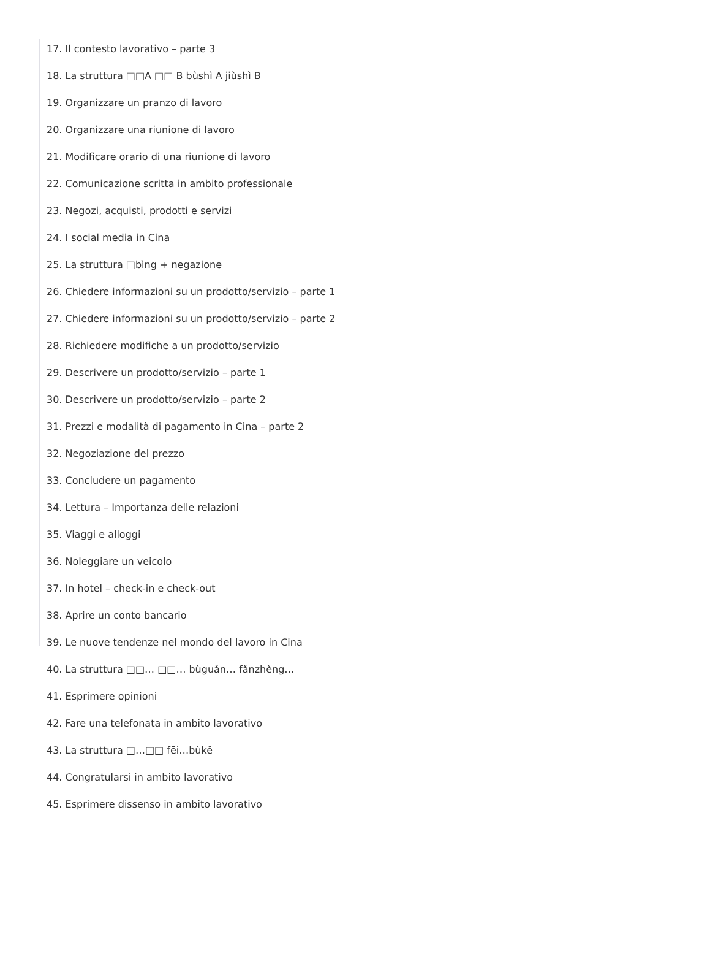17. Il contesto lavorativo – parte 3
18. La struttura □□A □□ B bùshì A jiùshì B
19. Organizzare un pranzo di lavoro
20. Organizzare una riunione di lavoro
21. Modificare orario di una riunione di lavoro
22. Comunicazione scritta in ambito professionale
23. Negozi, acquisti, prodotti e servizi
24. I social media in Cina
25. La struttura □bìng + negazione
26. Chiedere informazioni su un prodotto/servizio – parte 1
27. Chiedere informazioni su un prodotto/servizio – parte 2
28. Richiedere modifiche a un prodotto/servizio
29. Descrivere un prodotto/servizio – parte 1
30. Descrivere un prodotto/servizio – parte 2
31. Prezzi e modalità di pagamento in Cina – parte 2
32. Negoziazione del prezzo
33. Concludere un pagamento
34. Lettura – Importanza delle relazioni
35. Viaggi e alloggi
36. Noleggiare un veicolo
37. In hotel – check-in e check-out
38. Aprire un conto bancario
39. Le nuove tendenze nel mondo del lavoro in Cina
40. La struttura □□… □□… bùguǎn… fǎnzhèng…
41. Esprimere opinioni
42. Fare una telefonata in ambito lavorativo
43. La struttura □…□□ fēi…bùkě
44. Congratularsi in ambito lavorativo
45. Esprimere dissenso in ambito lavorativo